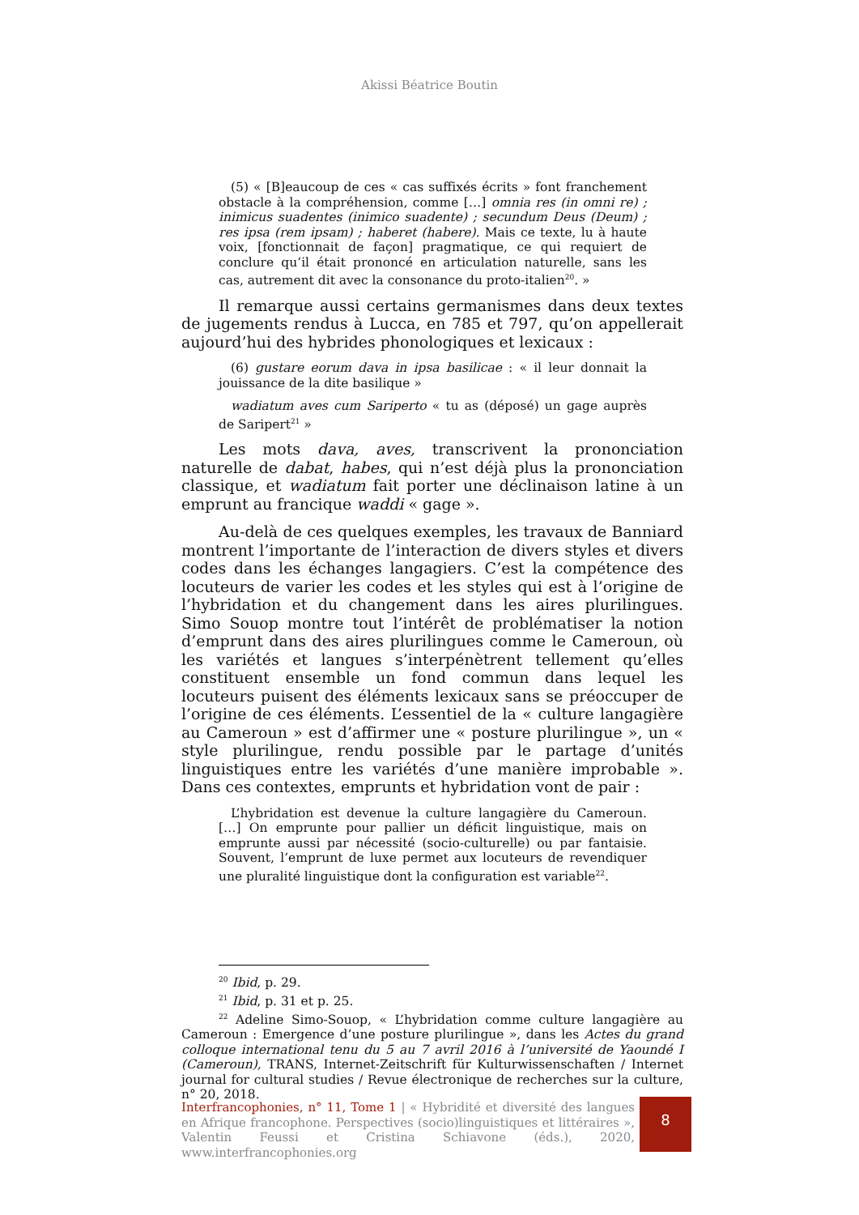Akissi Béatrice Boutin
(5) « [B]eaucoup de ces « cas suffixés écrits » font franchement obstacle à la compréhension, comme […] omnia res (in omni re) ; inimicus suadentes (inimico suadente) ; secundum Deus (Deum) ; res ipsa (rem ipsam) ; haberet (habere). Mais ce texte, lu à haute voix, [fonctionnait de façon] pragmatique, ce qui requiert de conclure qu’il était prononcé en articulation naturelle, sans les cas, autrement dit avec la consonance du proto-italien<sup>20</sup>. »
Il remarque aussi certains germanismes dans deux textes de jugements rendus à Lucca, en 785 et 797, qu’on appellerait aujourd’hui des hybrides phonologiques et lexicaux :
(6) gustare eorum dava in ipsa basilicae : « il leur donnait la jouissance de la dite basilique »
wadiatum aves cum Sariperto « tu as (déposé) un gage auprès de Saripert<sup>21</sup> »
Les mots dava, aves, transcrivent la prononciation naturelle de dabat, habes, qui n’est déjà plus la prononciation classique, et wadiatum fait porter une déclinaison latine à un emprunt au francique waddi « gage ».
Au-delà de ces quelques exemples, les travaux de Banniard montrent l’importante de l’interaction de divers styles et divers codes dans les échanges langagiers. C’est la compétence des locuteurs de varier les codes et les styles qui est à l’origine de l’hybridation et du changement dans les aires plurilingues. Simo Souop montre tout l’intérêt de problématiser la notion d’emprunt dans des aires plurilingues comme le Cameroun, où les variétés et langues s’interpénètrent tellement qu’elles constituent ensemble un fond commun dans lequel les locuteurs puisent des éléments lexicaux sans se préoccuper de l’origine de ces éléments. L’essentiel de la « culture langagière au Cameroun » est d’affirmer une « posture plurilingue », un « style plurilingue, rendu possible par le partage d’unités linguistiques entre les variétés d’une manière improbable ». Dans ces contextes, emprunts et hybridation vont de pair :
L’hybridation est devenue la culture langagière du Cameroun. […] On emprunte pour pallier un déficit linguistique, mais on emprunte aussi par nécessité (socio-culturelle) ou par fantaisie. Souvent, l’emprunt de luxe permet aux locuteurs de revendiquer une pluralité linguistique dont la configuration est variable<sup>22</sup>.
<sup>20</sup> Ibid, p. 29.
<sup>21</sup> Ibid, p. 31 et p. 25.
<sup>22</sup> Adeline Simo-Souop, « L’hybridation comme culture langagière au Cameroun : Emergence d’une posture plurilingue », dans les Actes du grand colloque international tenu du 5 au 7 avril 2016 à l’université de Yaoundé I (Cameroun), TRANS, Internet-Zeitschrift für Kulturwissenschaften / Internet journal for cultural studies / Revue électronique de recherches sur la culture, n° 20, 2018.
Interfrancophonies, n° 11, Tome 1 | « Hybridité et diversité des langues en Afrique francophone. Perspectives (socio)linguistiques et littéraires », Valentin Feussi et Cristina Schiavone (éds.), 2020, www.interfrancophonies.org
8